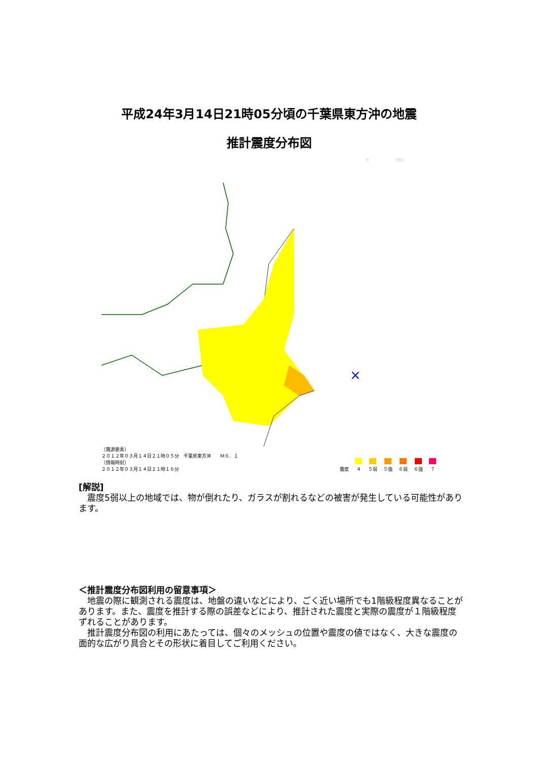平成24年3月14日21時05分頃の千葉県東方沖の地震
推計震度分布図
0 985
×
〔震源要素〕
２０１２年０３月１４日２１時０５分　千葉県東方沖　　Ｍ６．１
〔情報時刻〕
２０１２年０３月１４日２１時１６分
震度
４
５弱
５強
６弱
６強
７
[解説]
　震度5弱以上の地域では、物が倒れたり、ガラスが割れるなどの被害が発生している可能性があります。
＜推計震度分布図利用の留意事項＞
　地震の際に観測される震度は、地盤の違いなどにより、ごく近い場所でも1階級程度異なることがあります。また、震度を推計する際の誤差などにより、推計された震度と実際の震度が１階級程度ずれることがあります。
　推計震度分布図の利用にあたっては、個々のメッシュの位置や震度の値ではなく、大きな震度の面的な広がり具合とその形状に着目してご利用ください。